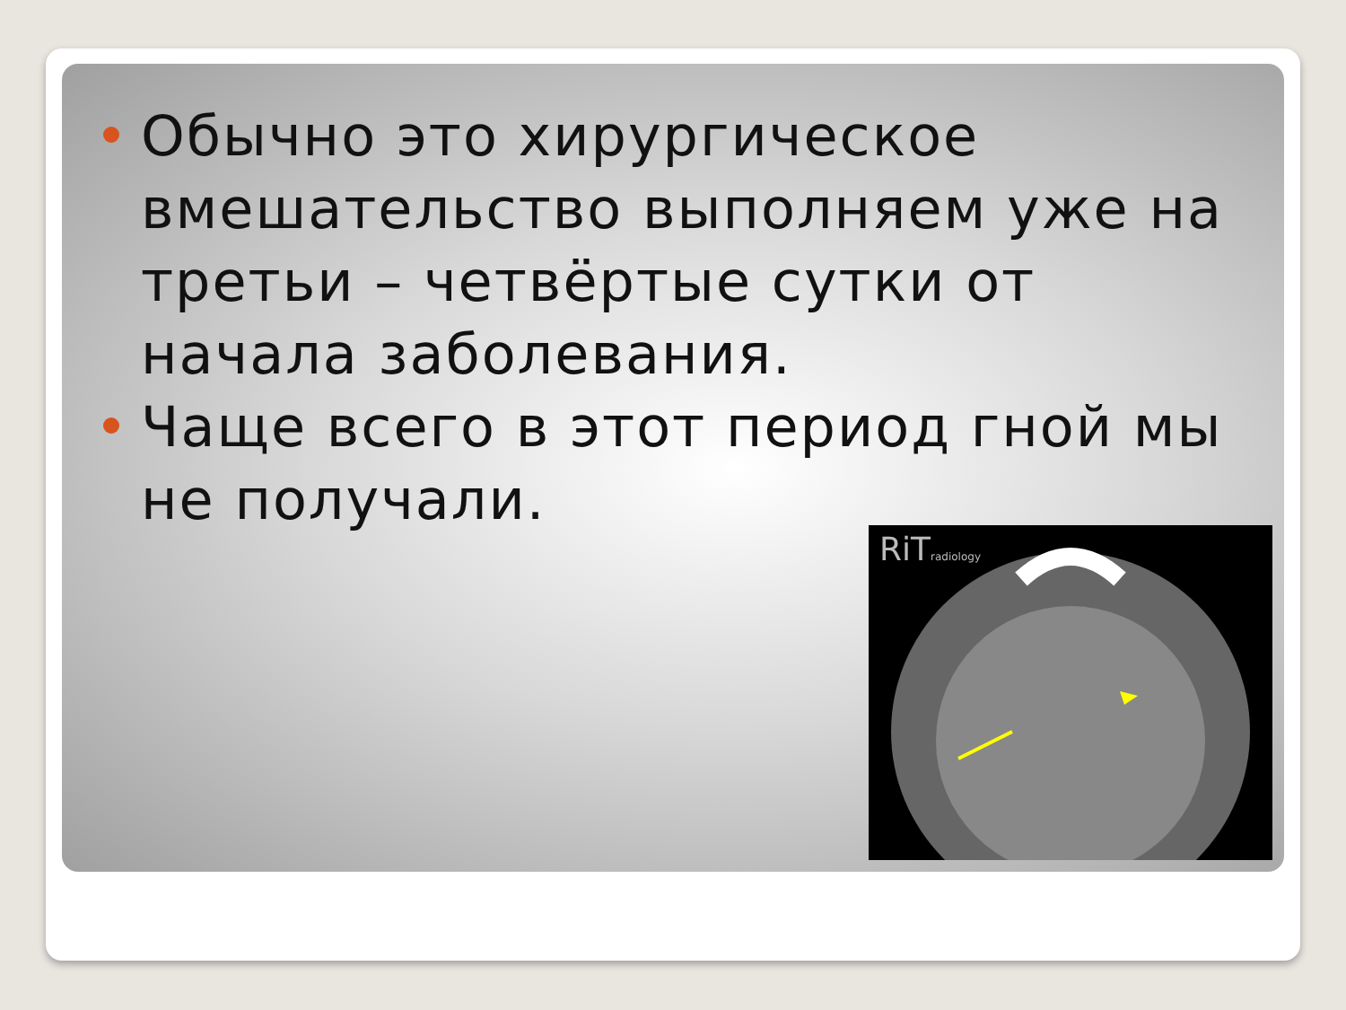Обычно это хирургическое вмешательство выполняем уже на третьи – четвёртые сутки от начала заболевания.
Чаще всего в этот период гной мы не получали.
RiTradiology